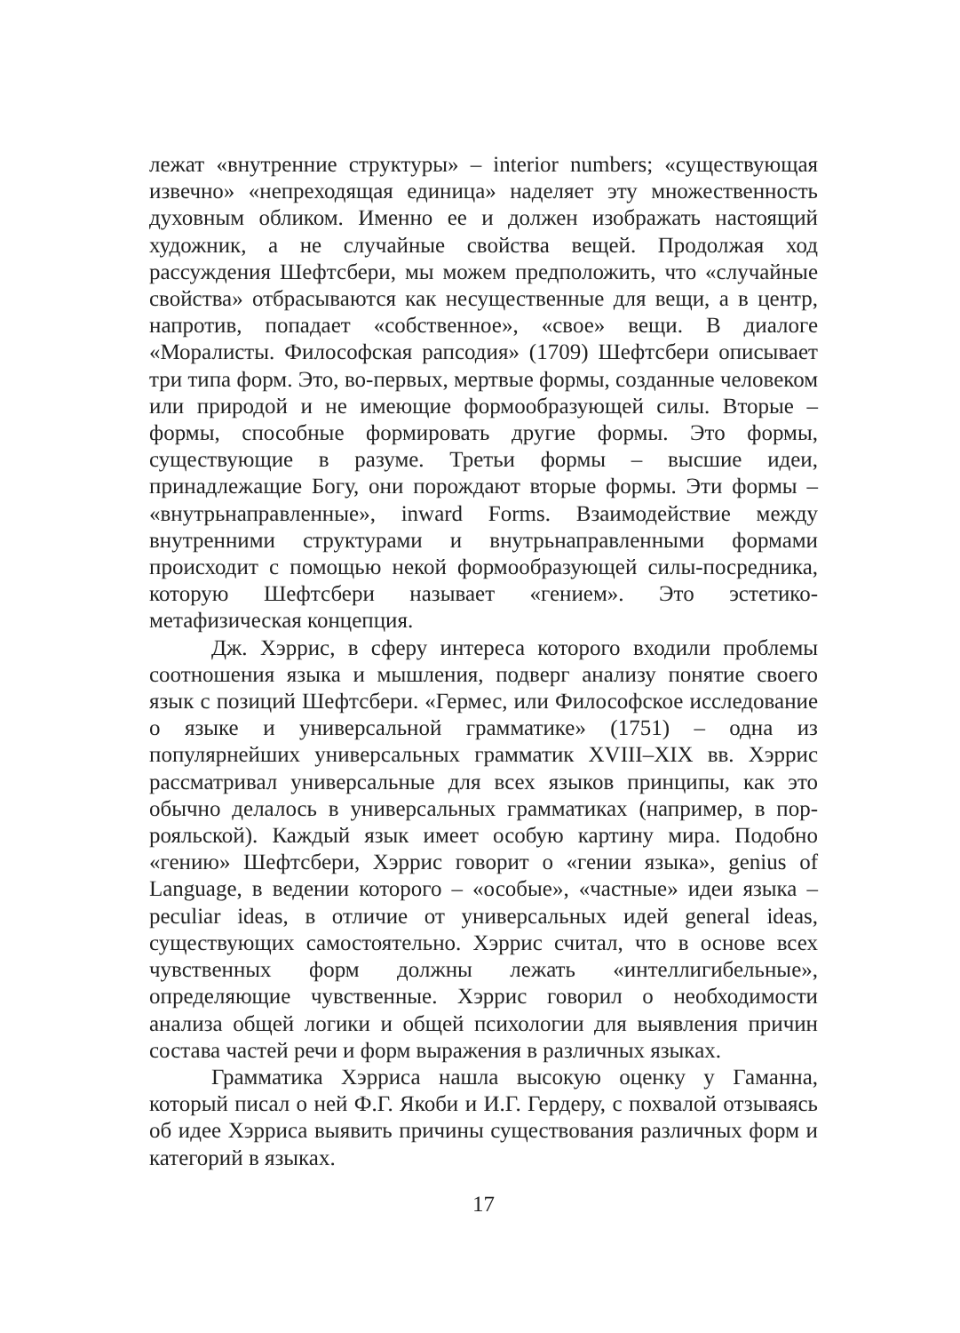лежат «внутренние структуры» – interior numbers; «существующая извечно» «непреходящая единица» наделяет эту множественность духовным обликом. Именно ее и должен изображать настоящий художник, а не случайные свойства вещей. Продолжая ход рассуждения Шефтсбери, мы можем предположить, что «случайные свойства» отбрасываются как несущественные для вещи, а в центр, напротив, попадает «собственное», «свое» вещи. В диалоге «Моралисты. Философская рапсодия» (1709) Шефтсбери описывает три типа форм. Это, во-первых, мертвые формы, созданные человеком или природой и не имеющие формообразующей силы. Вторые – формы, способные формировать другие формы. Это формы, существующие в разуме. Третьи формы – высшие идеи, принадлежащие Богу, они порождают вторые формы. Эти формы – «внутрьнаправленные», inward Forms. Взаимодействие между внутренними структурами и внутрьнаправленными формами происходит с помощью некой формообразующей силы-посредника, которую Шефтсбери называет «гением». Это эстетико-метафизическая концепция.
Дж. Хэррис, в сферу интереса которого входили проблемы соотношения языка и мышления, подверг анализу понятие своего язык с позиций Шефтсбери. «Гермес, или Философское исследование о языке и универсальной грамматике» (1751) – одна из популярнейших универсальных грамматик XVIII–XIX вв. Хэррис рассматривал универсальные для всех языков принципы, как это обычно делалось в универсальных грамматиках (например, в пор-рояльской). Каждый язык имеет особую картину мира. Подобно «гению» Шефтсбери, Хэррис говорит о «гении языка», genius of Language, в ведении которого – «особые», «частные» идеи языка – peculiar ideas, в отличие от универсальных идей general ideas, существующих самостоятельно. Хэррис считал, что в основе всех чувственных форм должны лежать «интеллигибельные», определяющие чувственные. Хэррис говорил о необходимости анализа общей логики и общей психологии для выявления причин состава частей речи и форм выражения в различных языках.
Грамматика Хэрриса нашла высокую оценку у Гаманна, который писал о ней Ф.Г. Якоби и И.Г. Гердеру, с похвалой отзываясь об идее Хэрриса выявить причины существования различных форм и категорий в языках.
17